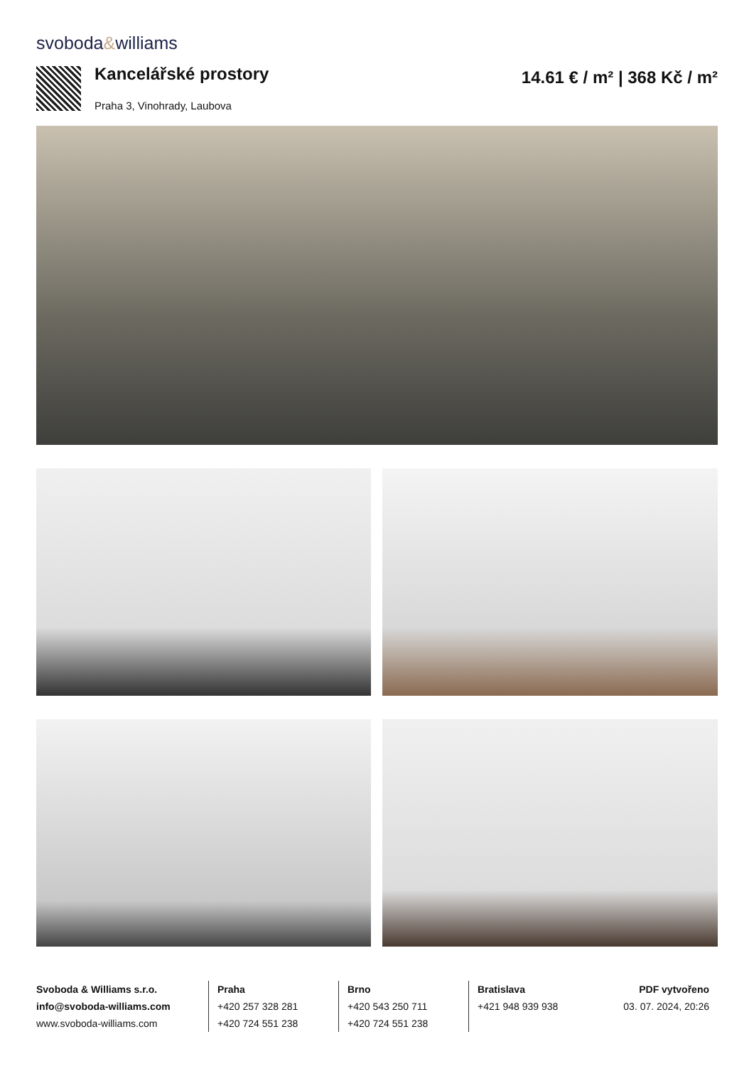svoboda&williams
Kancelářské prostory 14.61 € / m² | 368 Kč / m²
Praha 3, Vinohrady, Laubova
Svoboda & Williams s.r.o.
info@svoboda-williams.com
www.svoboda-williams.com
Praha
+420 257 328 281
+420 724 551 238
Brno
+420 543 250 711
+420 724 551 238
Bratislava
+421 948 939 938
PDF vytvořeno
03. 07. 2024, 20:26